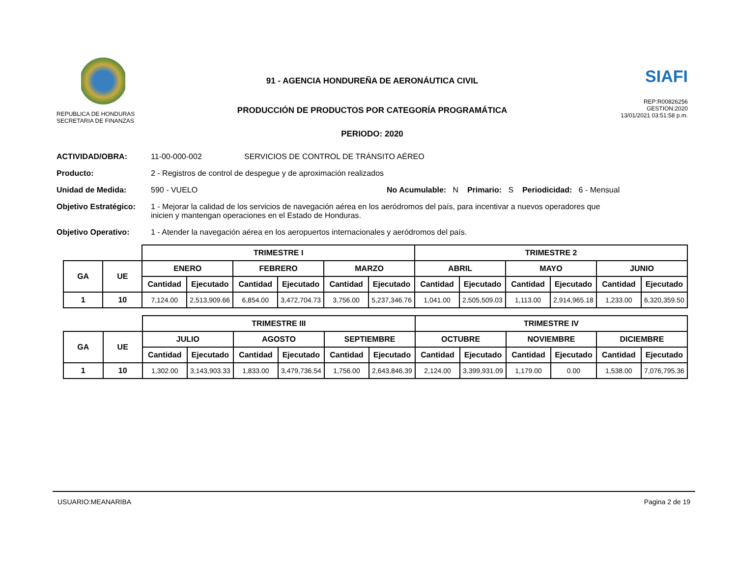REPUBLICA DE HONDURAS
SECRETARIA DE FINANZAS
91 - AGENCIA HONDUREÑA DE AERONÁUTICA CIVIL
PRODUCCIÓN DE PRODUCTOS POR CATEGORÍA PROGRAMÁTICA
PERIODO: 2020
SIAFI
REP:R00826256
GESTION:2020
13/01/2021 03:51:58 p.m.
ACTIVIDAD/OBRA: 11-00-000-002 SERVICIOS DE CONTROL DE TRÁNSITO AÉREO
Producto: 2 - Registros de control de despegue y de aproximación realizados
Unidad de Medida: 590 - VUELO No Acumulable: N Primario: S Periodicidad: 6 - Mensual
Objetivo Estratégico: 1 - Mejorar la calidad de los servicios de navegación aérea en los aeródromos del país, para incentivar a nuevos operadores que inicien y mantengan operaciones en el Estado de Honduras.
Objetivo Operativo: 1 - Atender la navegación aérea en los aeropuertos internacionales y aeródromos del país.
| | | TRIMESTRE I | | | | | | TRIMESTRE 2 | | | | | |
| GA | UE | ENERO | | FEBRERO | | MARZO | | ABRIL | | MAYO | | JUNIO | |
| | | Cantidad | Ejecutado | Cantidad | Ejecutado | Cantidad | Ejecutado | Cantidad | Ejecutado | Cantidad | Ejecutado | Cantidad | Ejecutado |
| 1 | 10 | 7,124.00 | 2,513,909.66 | 6,854.00 | 3,472,704.73 | 3,756.00 | 5,237,346.76 | 1,041.00 | 2,505,509.03 | 1,113.00 | 2,914,965.18 | 1,233.00 | 6,320,359.50 |
| | | TRIMESTRE III | | | | | | TRIMESTRE IV | | | | | |
| GA | UE | JULIO | | AGOSTO | | SEPTIEMBRE | | OCTUBRE | | NOVIEMBRE | | DICIEMBRE | |
| | | Cantidad | Ejecutado | Cantidad | Ejecutado | Cantidad | Ejecutado | Cantidad | Ejecutado | Cantidad | Ejecutado | Cantidad | Ejecutado |
| 1 | 10 | 1,302.00 | 3,143,903.33 | 1,833.00 | 3,479,736.54 | 1,756.00 | 2,643,846.39 | 2,124.00 | 3,399,931.09 | 1,179.00 | 0.00 | 1,538.00 | 7,076,795.36 |
USUARIO:MEANARIBA Pagina 2 de 19